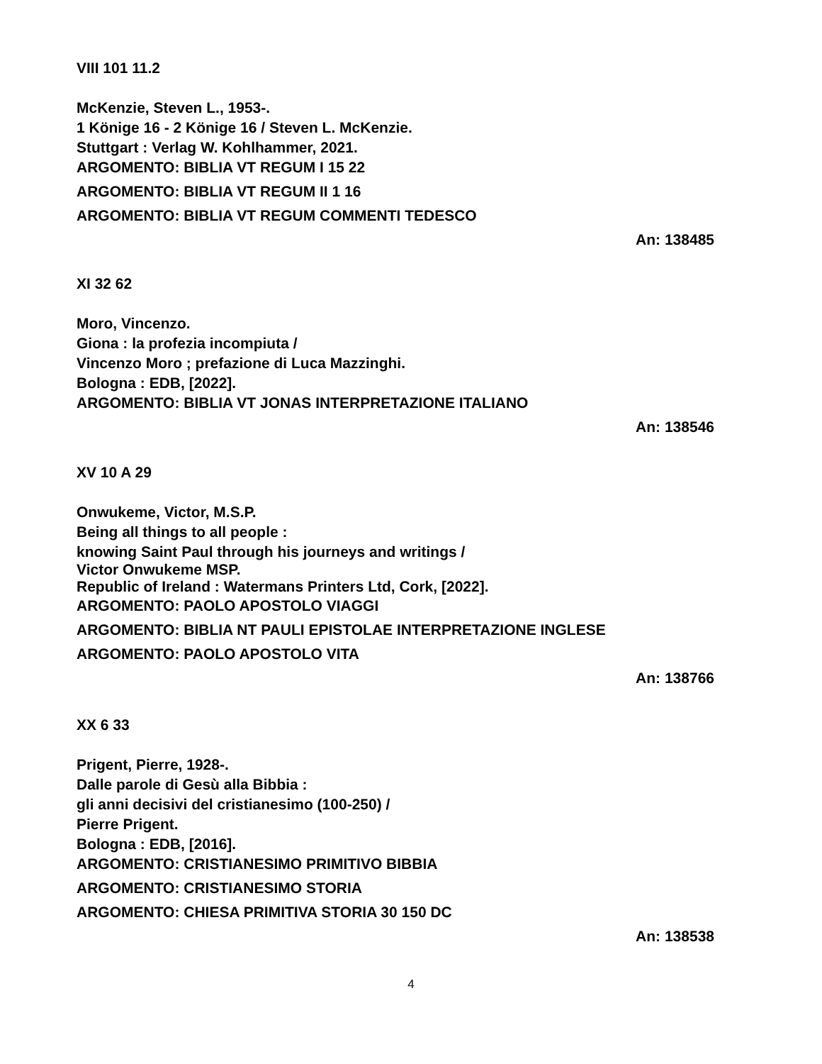VIII 101 11.2
McKenzie, Steven L., 1953-.
1 Könige 16 - 2 Könige 16 / Steven L. McKenzie.
Stuttgart : Verlag W. Kohlhammer, 2021.
ARGOMENTO: BIBLIA VT REGUM I 15 22
ARGOMENTO: BIBLIA VT REGUM II 1 16
ARGOMENTO: BIBLIA VT REGUM COMMENTI TEDESCO
An: 138485
XI 32 62
Moro, Vincenzo.
Giona : la profezia incompiuta /
Vincenzo Moro ; prefazione di Luca Mazzinghi.
Bologna : EDB, [2022].
ARGOMENTO: BIBLIA VT JONAS INTERPRETAZIONE ITALIANO
An: 138546
XV 10 A 29
Onwukeme, Victor, M.S.P.
Being all things to all people :
knowing Saint Paul through his journeys and writings /
Victor Onwukeme MSP.
Republic of Ireland : Watermans Printers Ltd, Cork, [2022].
ARGOMENTO: PAOLO APOSTOLO VIAGGI
ARGOMENTO: BIBLIA NT PAULI EPISTOLAE INTERPRETAZIONE INGLESE
ARGOMENTO: PAOLO APOSTOLO VITA
An: 138766
XX 6 33
Prigent, Pierre, 1928-.
Dalle parole di Gesù alla Bibbia :
gli anni decisivi del cristianesimo (100-250) /
Pierre Prigent.
Bologna : EDB, [2016].
ARGOMENTO: CRISTIANESIMO PRIMITIVO BIBBIA
ARGOMENTO: CRISTIANESIMO STORIA
ARGOMENTO: CHIESA PRIMITIVA STORIA 30 150 DC
An: 138538
4